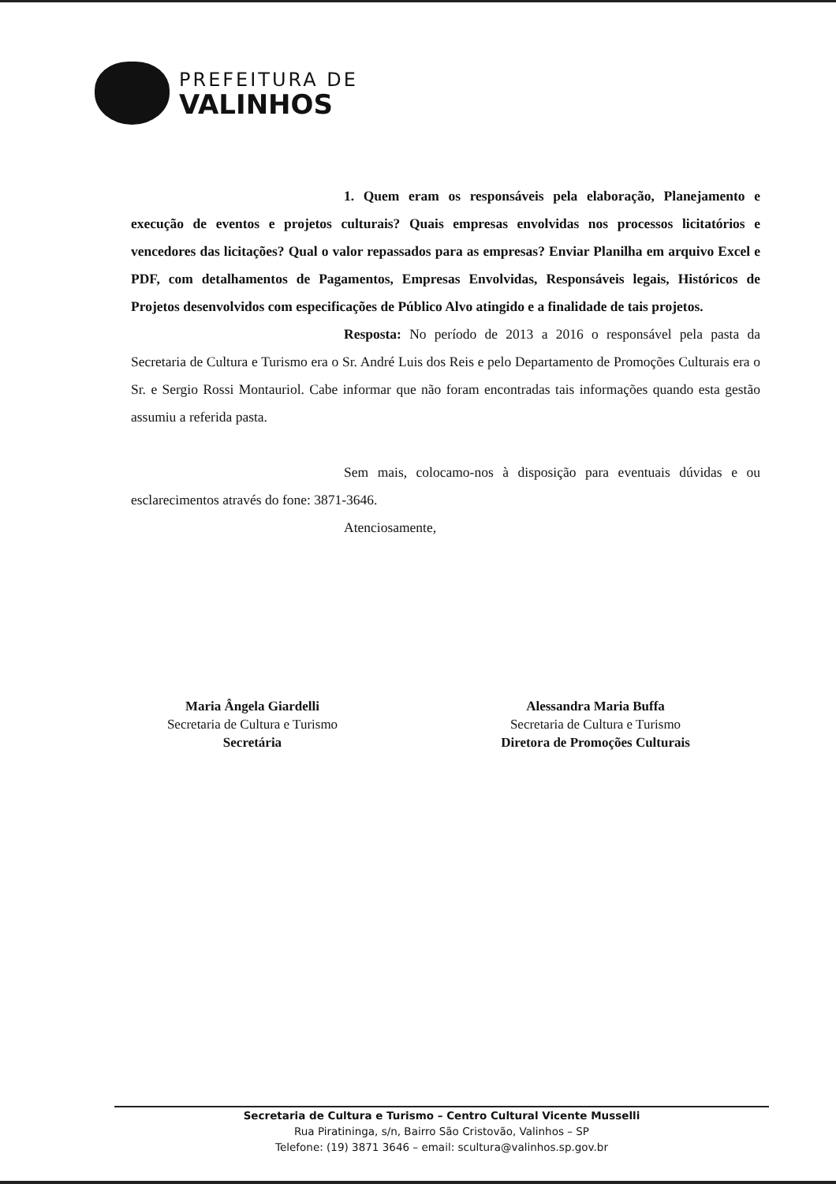PREFEITURA DE
VALINHOS
1. Quem eram os responsáveis pela elaboração, Planejamento e execução de eventos e projetos culturais? Quais empresas envolvidas nos processos licitatórios e vencedores das licitações? Qual o valor repassados para as empresas? Enviar Planilha em arquivo Excel e PDF, com detalhamentos de Pagamentos, Empresas Envolvidas, Responsáveis legais, Históricos de Projetos desenvolvidos com especificações de Público Alvo atingido e a finalidade de tais projetos.
Resposta: No período de 2013 a 2016 o responsável pela pasta da Secretaria de Cultura e Turismo era o Sr. André Luis dos Reis e pelo Departamento de Promoções Culturais era o Sr. e Sergio Rossi Montauriol. Cabe informar que não foram encontradas tais informações quando esta gestão assumiu a referida pasta.
Sem mais, colocamo-nos à disposição para eventuais dúvidas e ou esclarecimentos através do fone: 3871-3646.
Atenciosamente,
Maria Ângela Giardelli
Secretaria de Cultura e Turismo
Secretária
Alessandra Maria Buffa
Secretaria de Cultura e Turismo
Diretora de Promoções Culturais
Secretaria de Cultura e Turismo – Centro Cultural Vicente Musselli
Rua Piratininga, s/n, Bairro São Cristovão, Valinhos – SP
Telefone: (19) 3871 3646 – email: scultura@valinhos.sp.gov.br